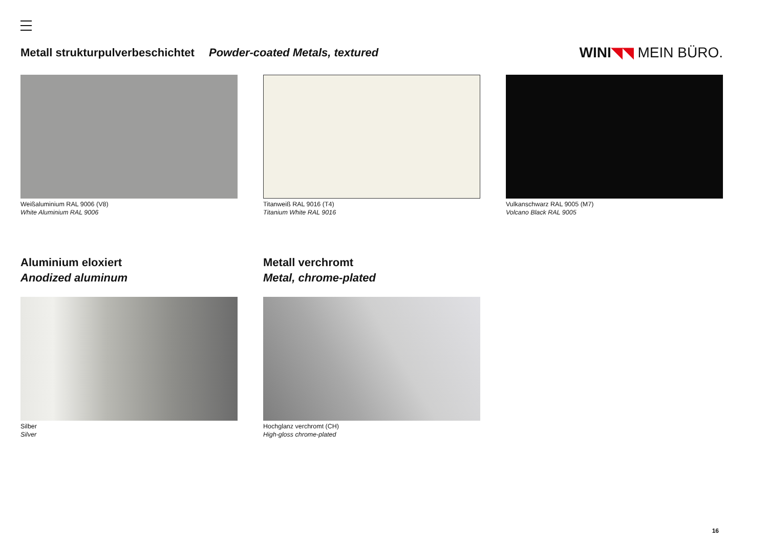Metall strukturpulverbeschichtet Powder-coated Metals, textured
WINI◥◥ MEIN BÜRO.
Weißaluminium RAL 9006 (V8)
White Aluminium RAL 9006
Titanweiß RAL 9016 (T4)
Titanium White RAL 9016
Vulkanschwarz RAL 9005 (M7)
Volcano Black RAL 9005
Aluminium eloxiert
Anodized aluminum
Silber
Silver
Metall verchromt
Metal, chrome-plated
Hochglanz verchromt (CH)
High-gloss chrome-plated
16